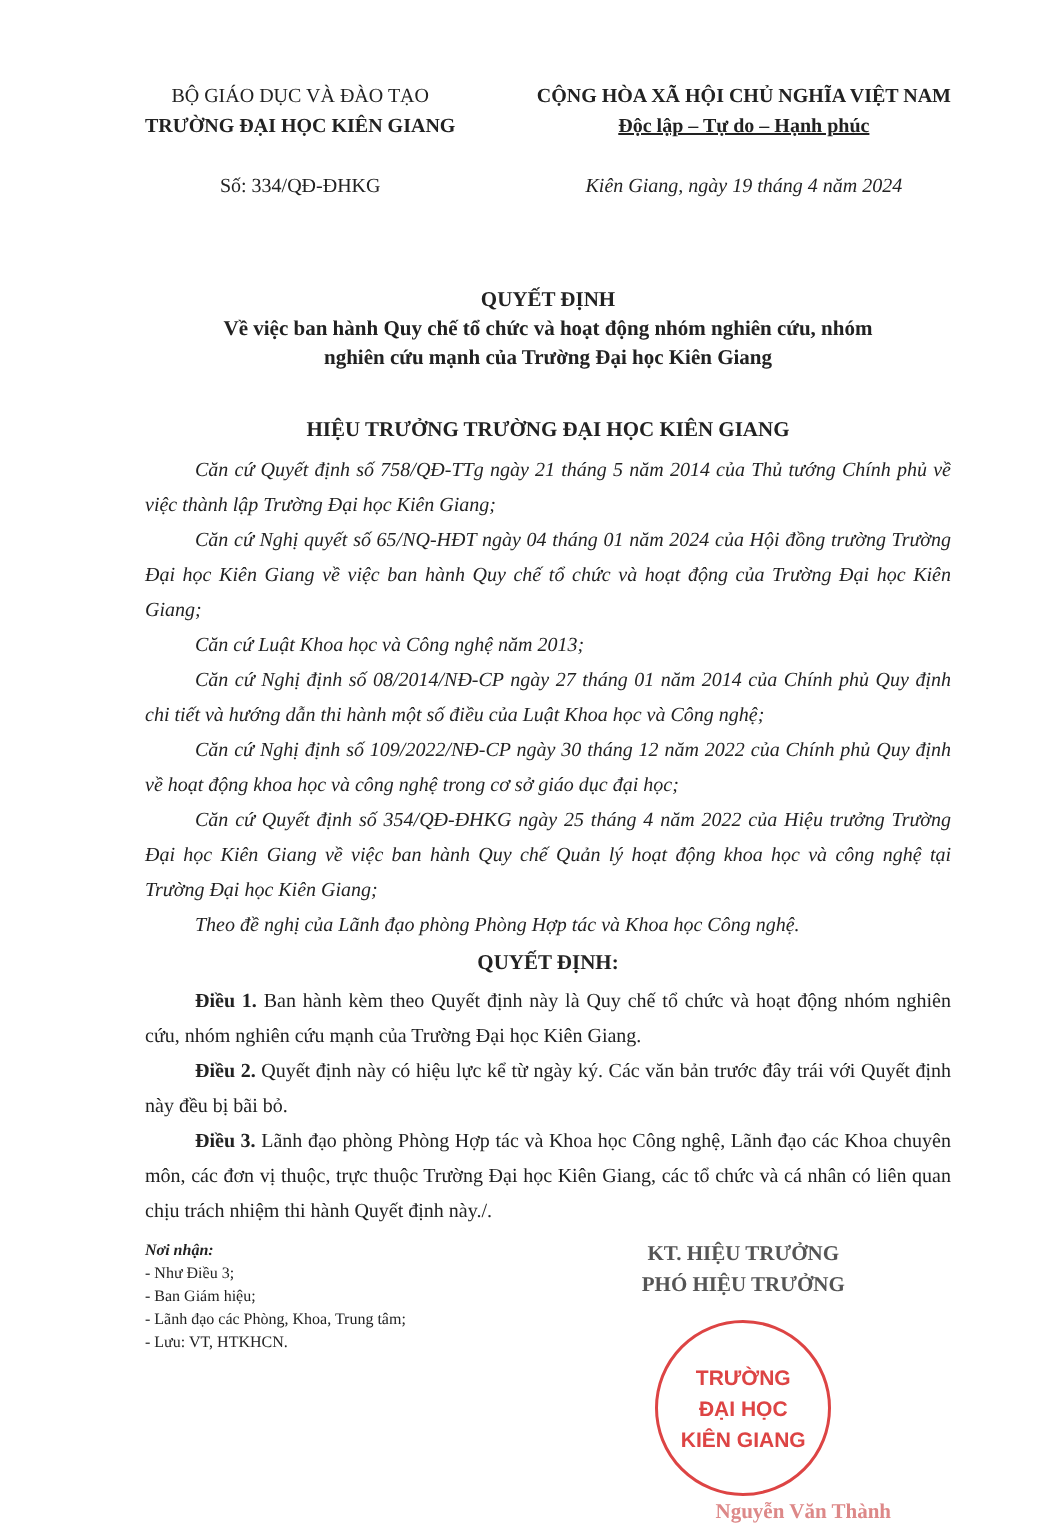BỘ GIÁO DỤC VÀ ĐÀO TẠO
TRƯỜNG ĐẠI HỌC KIÊN GIANG
Số: 334/QĐ-ĐHKG
CỘNG HÒA XÃ HỘI CHỦ NGHĨA VIỆT NAM
Độc lập – Tự do – Hạnh phúc
Kiên Giang, ngày 19 tháng 4 năm 2024
QUYẾT ĐỊNH
Về việc ban hành Quy chế tổ chức và hoạt động nhóm nghiên cứu, nhóm
nghiên cứu mạnh của Trường Đại học Kiên Giang
HIỆU TRƯỞNG TRƯỜNG ĐẠI HỌC KIÊN GIANG
Căn cứ Quyết định số 758/QĐ-TTg ngày 21 tháng 5 năm 2014 của Thủ tướng Chính phủ về việc thành lập Trường Đại học Kiên Giang;
Căn cứ Nghị quyết số 65/NQ-HĐT ngày 04 tháng 01 năm 2024 của Hội đồng trường Trường Đại học Kiên Giang về việc ban hành Quy chế tổ chức và hoạt động của Trường Đại học Kiên Giang;
Căn cứ Luật Khoa học và Công nghệ năm 2013;
Căn cứ Nghị định số 08/2014/NĐ-CP ngày 27 tháng 01 năm 2014 của Chính phủ Quy định chi tiết và hướng dẫn thi hành một số điều của Luật Khoa học và Công nghệ;
Căn cứ Nghị định số 109/2022/NĐ-CP ngày 30 tháng 12 năm 2022 của Chính phủ Quy định về hoạt động khoa học và công nghệ trong cơ sở giáo dục đại học;
Căn cứ Quyết định số 354/QĐ-ĐHKG ngày 25 tháng 4 năm 2022 của Hiệu trưởng Trường Đại học Kiên Giang về việc ban hành Quy chế Quản lý hoạt động khoa học và công nghệ tại Trường Đại học Kiên Giang;
Theo đề nghị của Lãnh đạo phòng Phòng Hợp tác và Khoa học Công nghệ.
QUYẾT ĐỊNH:
Điều 1. Ban hành kèm theo Quyết định này là Quy chế tổ chức và hoạt động nhóm nghiên cứu, nhóm nghiên cứu mạnh của Trường Đại học Kiên Giang.
Điều 2. Quyết định này có hiệu lực kể từ ngày ký. Các văn bản trước đây trái với Quyết định này đều bị bãi bỏ.
Điều 3. Lãnh đạo phòng Phòng Hợp tác và Khoa học Công nghệ, Lãnh đạo các Khoa chuyên môn, các đơn vị thuộc, trực thuộc Trường Đại học Kiên Giang, các tổ chức và cá nhân có liên quan chịu trách nhiệm thi hành Quyết định này./.
Nơi nhận:
- Như Điều 3;
- Ban Giám hiệu;
- Lãnh đạo các Phòng, Khoa, Trung tâm;
- Lưu: VT, HTKHCN.
KT. HIỆU TRƯỞNG
PHÓ HIỆU TRƯỞNG
TRƯỜNG
ĐẠI HỌC
KIÊN GIANG
Nguyễn Văn Thành